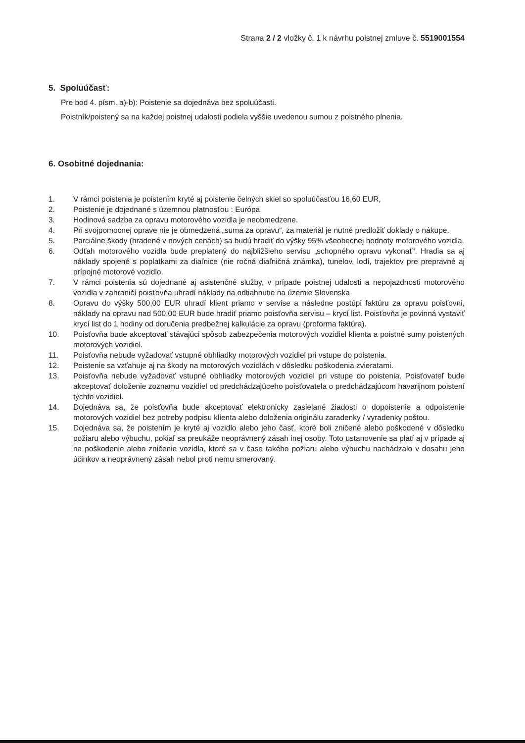Strana 2 / 2 vložky č. 1 k návrhu poistnej zmluve č. 5519001554
5. Spoluúčasť:
Pre bod 4. písm. a)-b): Poistenie sa dojednáva bez spoluúčasti.
Poistník/poistený sa na každej poistnej udalosti podiela vyššie uvedenou sumou z poistného plnenia.
6. Osobitné dojednania:
1. V rámci poistenia je poistením kryté aj poistenie čelných skiel so spoluúčasťou 16,60 EUR,
2. Poistenie je dojednané s územnou platnosťou : Európa.
3. Hodinová sadzba za opravu motorového vozidla je neobmedzene.
4. Pri svojpomocnej oprave nie je obmedzená „suma za opravu“, za materiál je nutné predložiť doklady o nákupe.
5. Parciálne škody (hradené v nových cenách) sa budú hradiť do výšky 95% všeobecnej hodnoty motorového vozidla.
6. Odťah motorového vozidla bude preplatený do najbližšieho servisu „schopného opravu vykonať“. Hradia sa aj náklady spojené s poplatkami za diaľnice (nie ročná diaľničná známka), tunelov, lodí, trajektov pre prepravné aj prípojné motorové vozidlo.
7. V rámci poistenia sú dojednané aj asistenčné služby, v prípade poistnej udalosti a nepojazdnosti motorového vozidla v zahraničí poisťovňa uhradí náklady na odtiahnutie na územie Slovenska
8. Opravu do výšky 500,00 EUR uhradí klient priamo v servise a následne postúpi faktúru za opravu poisťovni, náklady na opravu nad 500,00 EUR bude hradiť priamo poisťovňa servisu – krycí list. Poisťovňa je povinná vystaviť krycí list do 1 hodiny od doručenia predbežnej kalkulácie za opravu (proforma faktúra).
10. Poisťovňa bude akceptovať stávajúci spôsob zabezpečenia motorových vozidiel klienta a poistné sumy poistených motorových vozidiel.
11. Poisťovňa nebude vyžadovať vstupné obhliadky motorových vozidiel pri vstupe do poistenia.
12. Poistenie sa vzťahuje aj na škody na motorových vozidlách v dôsledku poškodenia zvieratami.
13. Poisťovňa nebude vyžadovať vstupné obhliadky motorových vozidiel pri vstupe do poistenia. Poisťovateľ bude akceptovať doloženie zoznamu vozidiel od predchádzajúceho poisťovatela o predchádzajúcom havarijnom poistení týchto vozidiel.
14. Dojednáva sa, že poisťovňa bude akceptovať elektronicky zasielané žiadosti o dopoistenie a odpoistenie motorových vozidiel bez potreby podpisu klienta alebo doloženia originálu zaradenky / vyradenky poštou.
15. Dojednáva sa, že poistením je kryté aj vozidlo alebo jeho časť, ktoré boli zničené alebo poškodené v dôsledku požiaru alebo výbuchu, pokiaľ sa preukáže neoprávnený zásah inej osoby. Toto ustanovenie sa platí aj v prípade aj na poškodenie alebo zničenie vozidla, ktoré sa v čase takého požiaru alebo výbuchu nachádzalo v dosahu jeho účinkov a neoprávnený zásah nebol proti nemu smerovaný.